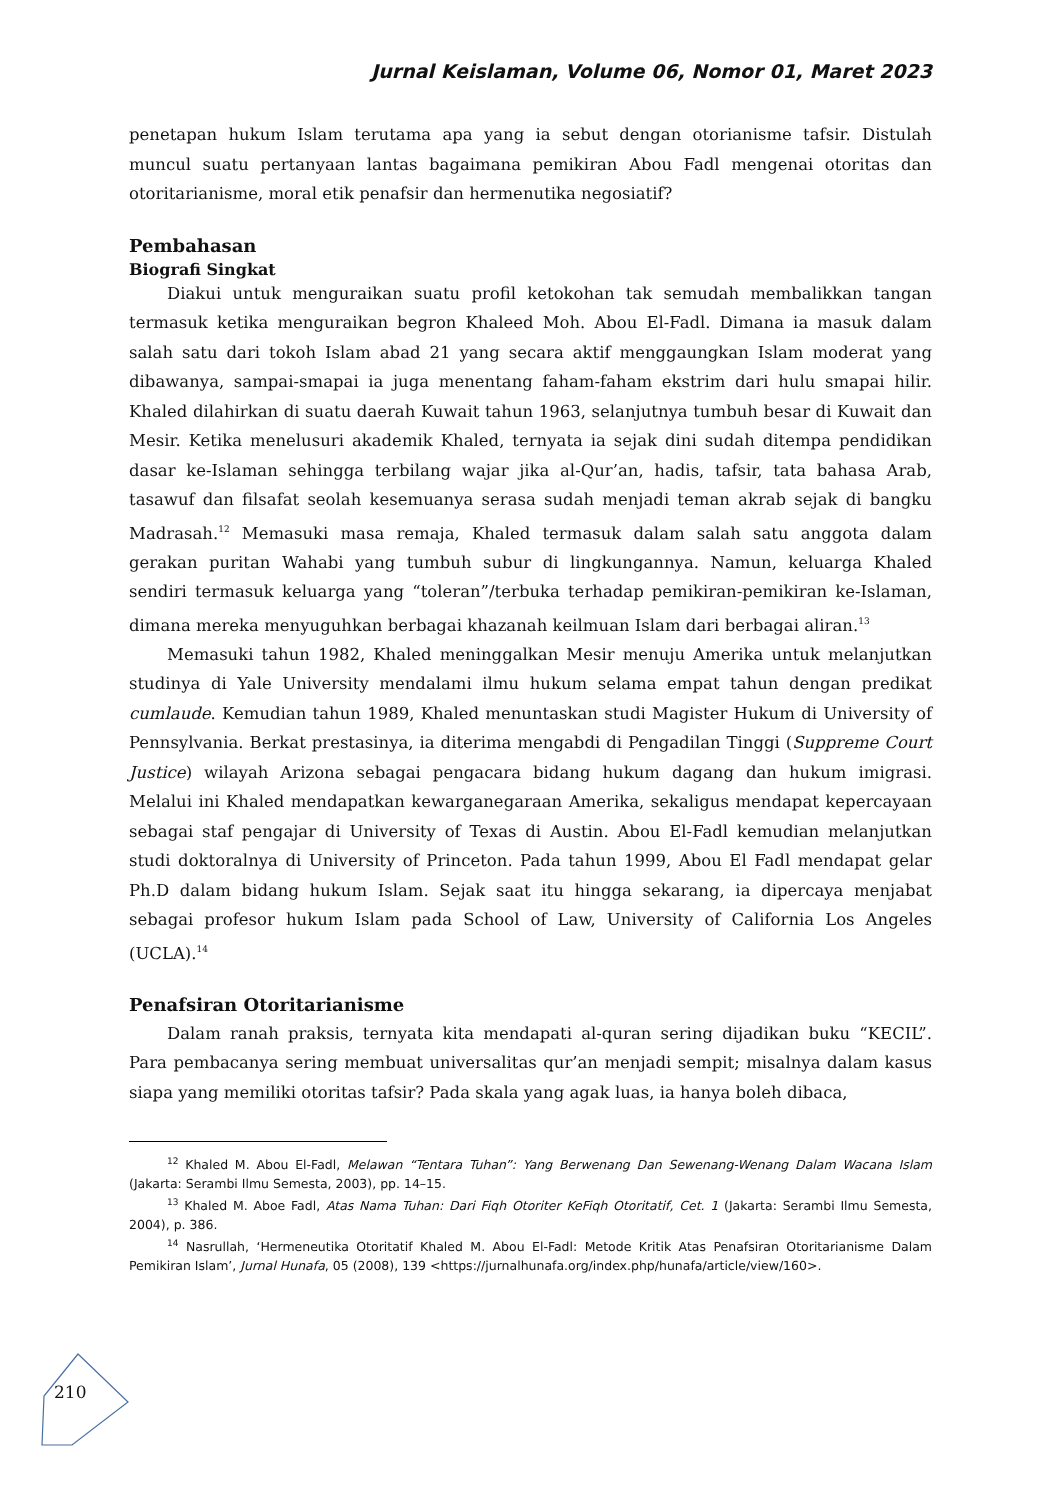Jurnal Keislaman, Volume 06, Nomor 01, Maret 2023
penetapan hukum Islam terutama apa yang ia sebut dengan otorianisme tafsir. Distulah muncul suatu pertanyaan lantas bagaimana pemikiran Abou Fadl mengenai otoritas dan otoritarianisme, moral etik penafsir dan hermenutika negosiatif?
Pembahasan
Biografi Singkat
Diakui untuk menguraikan suatu profil ketokohan tak semudah membalikkan tangan termasuk ketika menguraikan begron Khaleed Moh. Abou El-Fadl. Dimana ia masuk dalam salah satu dari tokoh Islam abad 21 yang secara aktif menggaungkan Islam moderat yang dibawanya, sampai-smapai ia juga menentang faham-faham ekstrim dari hulu smapai hilir. Khaled dilahirkan di suatu daerah Kuwait tahun 1963, selanjutnya tumbuh besar di Kuwait dan Mesir. Ketika menelusuri akademik Khaled, ternyata ia sejak dini sudah ditempa pendidikan dasar ke-Islaman sehingga terbilang wajar jika al-Qur’an, hadis, tafsir, tata bahasa Arab, tasawuf dan filsafat seolah kesemuanya serasa sudah menjadi teman akrab sejak di bangku Madrasah.<sup>12</sup> Memasuki masa remaja, Khaled termasuk dalam salah satu anggota dalam gerakan puritan Wahabi yang tumbuh subur di lingkungannya. Namun, keluarga Khaled sendiri termasuk keluarga yang “toleran”/terbuka terhadap pemikiran-pemikiran ke-Islaman, dimana mereka menyuguhkan berbagai khazanah keilmuan Islam dari berbagai aliran.<sup>13</sup>
Memasuki tahun 1982, Khaled meninggalkan Mesir menuju Amerika untuk melanjutkan studinya di Yale University mendalami ilmu hukum selama empat tahun dengan predikat cumlaude. Kemudian tahun 1989, Khaled menuntaskan studi Magister Hukum di University of Pennsylvania. Berkat prestasinya, ia diterima mengabdi di Pengadilan Tinggi (Suppreme Court Justice) wilayah Arizona sebagai pengacara bidang hukum dagang dan hukum imigrasi. Melalui ini Khaled mendapatkan kewarganegaraan Amerika, sekaligus mendapat kepercayaan sebagai staf pengajar di University of Texas di Austin. Abou El-Fadl kemudian melanjutkan studi doktoralnya di University of Princeton. Pada tahun 1999, Abou El Fadl mendapat gelar Ph.D dalam bidang hukum Islam. Sejak saat itu hingga sekarang, ia dipercaya menjabat sebagai profesor hukum Islam pada School of Law, University of California Los Angeles (UCLA).<sup>14</sup>
Penafsiran Otoritarianisme
Dalam ranah praksis, ternyata kita mendapati al-quran sering dijadikan buku “KECIL”. Para pembacanya sering membuat universalitas qur’an menjadi sempit; misalnya dalam kasus siapa yang memiliki otoritas tafsir? Pada skala yang agak luas, ia hanya boleh dibaca,
<sup>12</sup> Khaled M. Abou El-Fadl, Melawan “Tentara Tuhan”: Yang Berwenang Dan Sewenang-Wenang Dalam Wacana Islam (Jakarta: Serambi Ilmu Semesta, 2003), pp. 14–15.
<sup>13</sup> Khaled M. Aboe Fadl, Atas Nama Tuhan: Dari Fiqh Otoriter KeFiqh Otoritatif, Cet. 1 (Jakarta: Serambi Ilmu Semesta, 2004), p. 386.
<sup>14</sup> Nasrullah, ‘Hermeneutika Otoritatif Khaled M. Abou El-Fadl: Metode Kritik Atas Penafsiran Otoritarianisme Dalam Pemikiran Islam’, Jurnal Hunafa, 05 (2008), 139 <https://jurnalhunafa.org/index.php/hunafa/article/view/160>.
210